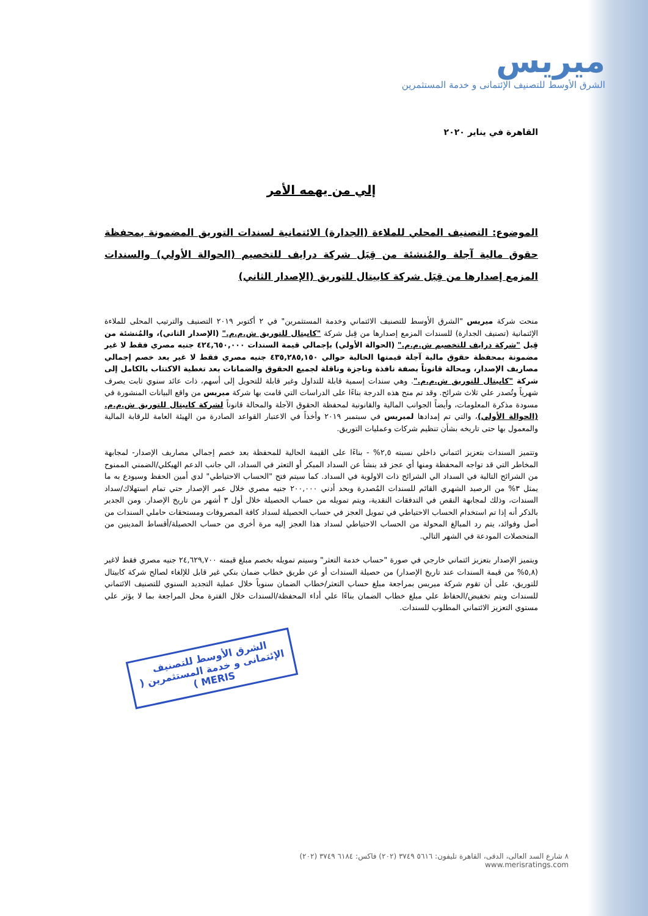ميريس
الشرق الأوسط للتصنيف الإئتمانى و خدمة المستثمرين
القاهرة في يناير ٢٠٢٠
إلي من يهمه الأمر
الموضوع: التصنيف المحلي للملاءة (الجدارة) الائتمانية لسندات التوريق المضمونة بمحفظة حقوق مالية آجلة والمُنشئة من قِبَل شركة درايف للتخصيم (الحوالة الأولي) والسندات المزمع إصدارها من قِبَل شركة كابيتال للتوريق (الإصدار الثاني)
منحت شركة ميريس "الشرق الأوسط للتصنيف الائتماني وخدمة المستثمرين" في ٢ أكتوبر ٢٠١٩ التصنيف والترتيب المحلى للملاءة الإئتمانية (تصنيف الجدارة) للسندات المزمع إصدارها من قِبل شركة "كابيتال للتوريق ش.م.م." (الإصدار الثاني)، والمُنشئة من قِبل "شركة درايف للتخصيم ش.م.م." (الحوالة الأولي) بإجمالي قيمة السندات ٤٢٤,٦٥٠,٠٠٠ جنيه مصري فقط لا غير مضمونة بمحفظة حقوق مالية آجلة قيمتها الحالية حوالي ٤٣٥,٢٨٥,١٥٠ جنيه مصري فقط لا غير بعد خصم إجمالي مصاريف الإصدار، ومحالة قانوناً بصفة نافذة وناجزة وناقلة لجميع الحقوق والضمانات بعد تغطية الاكتتاب بالكامل إلى شركة "كابيتال للتوريق ش.م.م.". وهي سندات إسمية قابلة للتداول وغير قابلة للتحويل إلى أسهم، ذات عائد سنوي ثابت يصرف شهرياً وتُصدر علي ثلاث شرائح. وقد تم منح هذه الدرجة بناءًا على الدراسات التي قامت بها شركة ميريس من واقع البيانات المنشورة في مسودة مذكرة المعلومات، وأيضاً الجوانب المالية والقانونية لمحفظة الحقوق الآجلة والمحالة قانوناً لشركة كابيتال للتوريق ش.م.م. (الحوالة الأولي)، والتي تم إمدادها لميريس في سبتمبر ٢٠١٩ وأخذاً في الاعتبار القواعد الصادرة من الهيئة العامة للرقابة المالية والمعمول بها حتى تاريخه بشأن تنظيم شركات وعمليات التوريق.
وتتميز السندات بتعزيز ائتماني داخلي نسبته ٢,٥% - بناءًا على القيمة الحالية للمحفظة بعد خصم إجمالي مصاريف الإصدار- لمجابهة المخاطر التي قد تواجه المحفظة ومنها أي عجز قد ينشأ عن السداد المبكر أو التعثر في السداد، الي جانب الدعم الهيكلي/الضمني الممنوح من الشرائح التالية في السداد الي الشرائح ذات الاولوية في السداد. كما سيتم فتح "الحساب الاحتياطي" لدي أمين الحفظ وسيودع به ما يمثل ٣% من الرصيد الشهري القائم للسندات المُصدرة وبحد أدني ٢٠٠,٠٠٠ جنيه مصري خلال عمر الإصدار حتي تمام استهلاك/سداد السندات، وذلك لمجابهة النقص في التدفقات النقدية، ويتم تمويله من حساب الحصيلة خلال أول ٣ أشهر من تاريخ الإصدار. ومن الجدير بالذكر أنه إذا تم استخدام الحساب الاحتياطي في تمويل العجز في حساب الحصيلة لسداد كافة المصروفات ومستحقات حاملي السندات من أصل وفوائد، يتم رد المبالغ المحولة من الحساب الاحتياطي لسداد هذا العجز إليه مرة أخرى من حساب الحصيلة/أقساط المدينين من المتحصلات المودعة في الشهر التالي.
ويتميز الإصدار بتعزيز ائتماني خارجي في صورة "حساب خدمة التعثر" وسيتم تمويله بخصم مبلغ قيمته ٢٤,٦٢٩,٧٠٠ جنيه مصري فقط لاغير (٥,٨% من قيمة السندات عند تاريخ الإصدار) من حصيلة السندات أو عن طريق خطاب ضمان بنكي غير قابل للإلغاء لصالح شركة كابيتال للتوريق، على أن تقوم شركة ميريس بمراجعة مبلغ حساب التعثر/خطاب الضمان سنوياً خلال عملية التجديد السنوي للتصنيف الائتماني للسندات ويتم تخفيض/الحفاظ علي مبلغ خطاب الضمان بناءًا علي أداء المحفظة/السندات خلال الفترة محل المراجعة بما لا يؤثر علي مستوي التعزيز الائتماني المطلوب للسندات.
الشرق الأوسط للتصنيف الإئتمانى و خدمة المستثمرين ( MERIS )
٨ شارع السد العالى، الدقى، القاهرة تليفون: ٥٦١٦ ٣٧٤٩ (٢٠٢) فاكس: ٦١٨٤ ٣٧٤٩ (٢٠٢)
www.merisratings.com